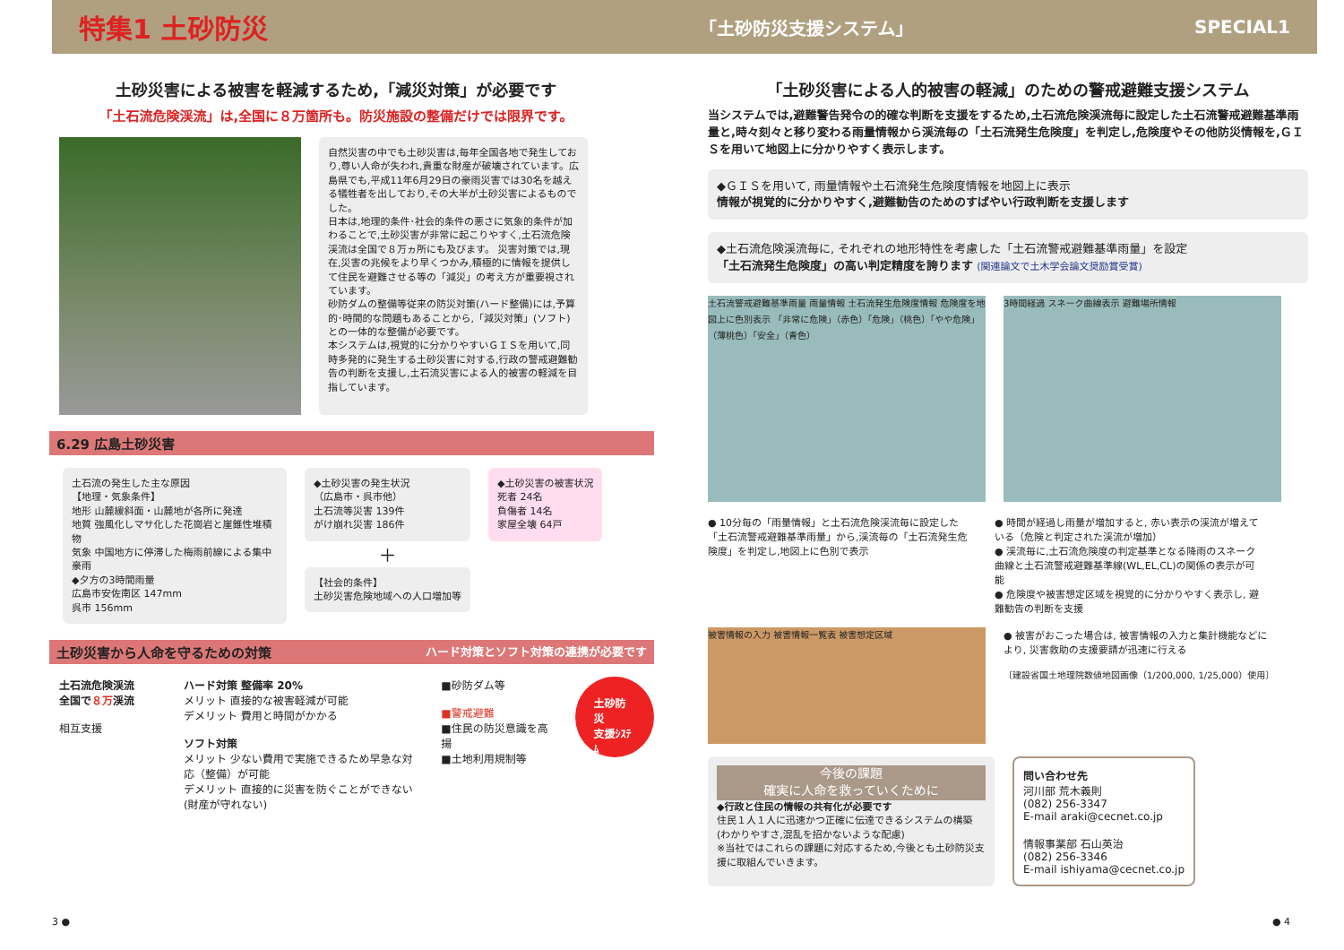特集1 土砂防災
土砂災害による被害を軽減するため,「減災対策」が必要です
「土石流危険渓流」は,全国に８万箇所も。防災施設の整備だけでは限界です。
自然災害の中でも土砂災害は,毎年全国各地で発生しており,尊い人命が失われ,貴重な財産が破壊されています。広島県でも,平成11年6月29日の豪雨災害では30名を越える犠牲者を出しており,その大半が土砂災害によるものでした。
日本は,地理的条件･社会的条件の悪さに気象的条件が加わることで,土砂災害が非常に起こりやすく,土石流危険渓流は全国で８万ヵ所にも及びます。 災害対策では,現在,災害の兆候をより早くつかみ,積極的に情報を提供して住民を避難させる等の「減災」の考え方が重要視されています。
砂防ダムの整備等従来の防災対策(ハード整備)には,予算的･時間的な問題もあることから,「減災対策」(ソフト)との一体的な整備が必要です。
本システムは,視覚的に分かりやすいＧＩＳを用いて,同時多発的に発生する土砂災害に対する,行政の警戒避難勧告の判断を支援し,土石流災害による人的被害の軽減を目指しています。
6.29 広島土砂災害
土石流の発生した主な原因
【地理・気象条件】
地形 山麓緩斜面・山麓地が各所に発達
地質 強風化しマサ化した花崗岩と崖錐性堆積物
気象 中国地方に停滞した梅雨前線による集中豪雨
◆夕方の3時間雨量
広島市安佐南区 147mm
呉市 156mm
◆土砂災害の発生状況
（広島市・呉市他）
土石流等災害 139件
がけ崩れ災害 186件
＋
【社会的条件】
土砂災害危険地域への人口増加等
◆土砂災害の被害状況
死者 24名
負傷者 14名
家屋全壊 64戸
土砂災害から人命を守るための対策 ハード対策とソフト対策の連携が必要です
土石流危険渓流
全国で８万渓流
相互支援
ハード対策 整備率 20%
メリット 直接的な被害軽減が可能
デメリット 費用と時間がかかる
ソフト対策
メリット 少ない費用で実施できるため早急な対応（整備）が可能
デメリット 直接的に災害を防ぐことができない(財産が守れない)
■砂防ダム等
■警戒避難
■住民の防災意識を高揚
■土地利用規制等
土砂防災
支援ｼｽﾃﾑ
3 ●
「土砂防災支援システム」 SPECIAL1
「土砂災害による人的被害の軽減」のための警戒避難支援システム
当システムでは,避難警告発令の的確な判断を支援をするため,土石流危険渓流毎に設定した土石流警戒避難基準雨量と,時々刻々と移り変わる雨量情報から渓流毎の「土石流発生危険度」を判定し,危険度やその他防災情報を,ＧＩＳを用いて地図上に分かりやすく表示します。
◆ＧＩＳを用いて, 雨量情報や土石流発生危険度情報を地図上に表示
情報が視覚的に分かりやすく,避難勧告のためのすばやい行政判断を支援します
◆土石流危険渓流毎に, それぞれの地形特性を考慮した「土石流警戒避難基準雨量」を設定
「土石流発生危険度」の高い判定精度を誇ります (関連論文で土木学会論文奨励賞受賞)
土石流警戒避難基準雨量 雨量情報 土石流発生危険度情報 危険度を地図上に色別表示 「非常に危険」（赤色）「危険」（桃色）「やや危険」（薄桃色）「安全」（青色）
3時間経過 スネーク曲線表示 避難場所情報
● 10分毎の「雨量情報」と土石流危険渓流毎に設定した「土石流警戒避難基準雨量」から,渓流毎の「土石流発生危険度」を判定し,地図上に色別で表示
● 時間が経過し雨量が増加すると, 赤い表示の渓流が増えている（危険と判定された渓流が増加）
● 渓流毎に,土石流危険度の判定基準となる降雨のスネーク曲線と土石流警戒避難基準線(WL,EL,CL)の関係の表示が可能
● 危険度や被害想定区域を視覚的に分かりやすく表示し, 避難勧告の判断を支援
被害情報の入力 被害情報一覧表 被害想定区域
● 被害がおこった場合は, 被害情報の入力と集計機能などにより, 災害救助の支援要請が迅速に行える
〔建設省国土地理院数値地図画像（1/200,000, 1/25,000）使用〕
今後の課題
確実に人命を救っていくために
◆行政と住民の情報の共有化が必要です
住民１人１人に迅速かつ正確に伝達できるシステムの構築
(わかりやすさ,混乱を招かないような配慮)
※当社ではこれらの課題に対応するため,今後とも土砂防災支援に取組んでいきます。
問い合わせ先
河川部 荒木義則
(082) 256-3347
E-mail araki@cecnet.co.jp
情報事業部 石山英治
(082) 256-3346
E-mail ishiyama@cecnet.co.jp
● 4